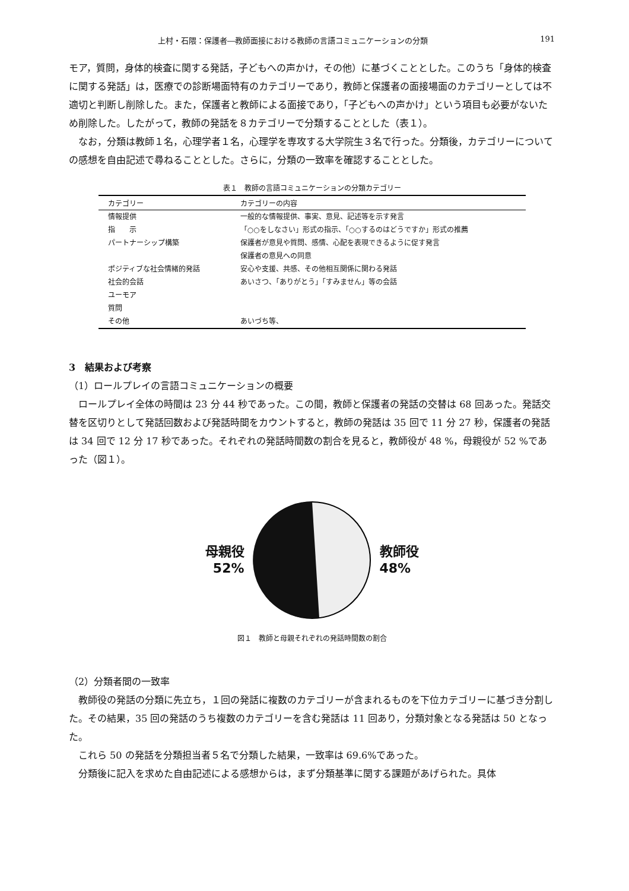上村・石隈：保護者―教師面接における教師の言語コミュニケーションの分類 191
モア，質問，身体的検査に関する発話，子どもへの声かけ，その他）に基づくこととした。このうち「身体的検査に関する発話」は，医療での診断場面特有のカテゴリーであり，教師と保護者の面接場面のカテゴリーとしては不適切と判断し削除した。また，保護者と教師による面接であり，「子どもへの声かけ」という項目も必要がないため削除した。したがって，教師の発話を８カテゴリーで分類することとした（表１）。
なお，分類は教師１名，心理学者１名，心理学を専攻する大学院生３名で行った。分類後，カテゴリーについての感想を自由記述で尋ねることとした。さらに，分類の一致率を確認することとした。
表１　教師の言語コミュニケーションの分類カテゴリー
| カテゴリー | カテゴリーの内容 |
| --- | --- |
| 情報提供 | 一般的な情報提供、事実、意見、記述等を示す発言 |
| 指 示 | 「○○をしなさい」形式の指示、「○○するのはどうですか」形式の推薦 |
| パートナーシップ構築 | 保護者が意見や質問、感情、心配を表現できるように促す発言 |
| | 保護者の意見への同意 |
| ポジティブな社会情緒的発話 | 安心や支援、共感、その他相互関係に関わる発話 |
| 社会的会話 | あいさつ、「ありがとう」「すみません」等の会話 |
| ユーモア | |
| 質問 | |
| その他 | あいづち等、 |
3　結果および考察
（1）ロールプレイの言語コミュニケーションの概要
ロールプレイ全体の時間は 23 分 44 秒であった。この間，教師と保護者の発話の交替は 68 回あった。発話交替を区切りとして発話回数および発話時間をカウントすると，教師の発話は 35 回で 11 分 27 秒，保護者の発話は 34 回で 12 分 17 秒であった。それぞれの発話時間数の割合を見ると，教師役が 48 %，母親役が 52 %であった（図１）。
母親役
52%
教師役
48%
図１　教師と母親それぞれの発話時間数の割合
（2）分類者間の一致率
教師役の発話の分類に先立ち，１回の発話に複数のカテゴリーが含まれるものを下位カテゴリーに基づき分割した。その結果，35 回の発話のうち複数のカテゴリーを含む発話は 11 回あり，分類対象となる発話は 50 となった。
これら 50 の発話を分類担当者５名で分類した結果，一致率は 69.6%であった。
分類後に記入を求めた自由記述による感想からは，まず分類基準に関する課題があげられた。具体